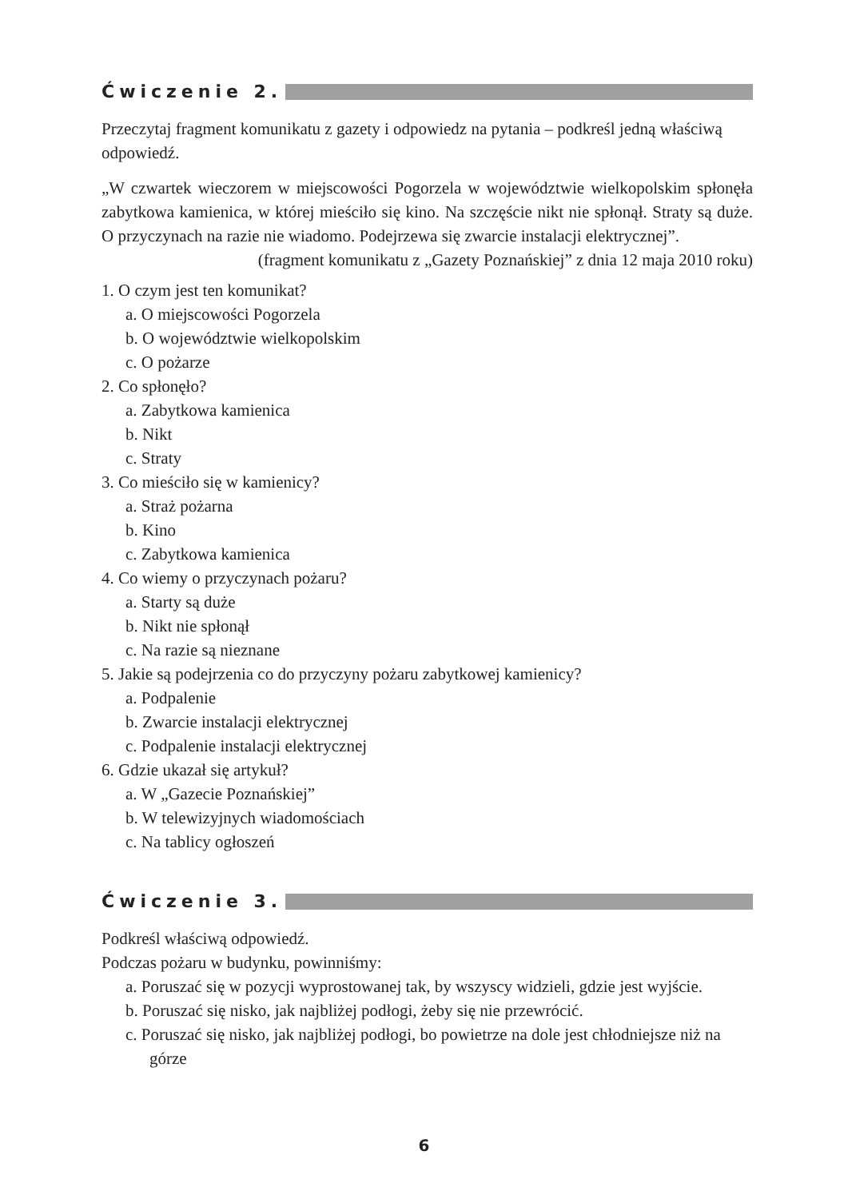Ćwiczenie 2.
Przeczytaj fragment komunikatu z gazety i odpowiedz na pytania – podkreśl jedną właściwą odpowiedź.
„W czwartek wieczorem w miejscowości Pogorzela w województwie wielkopolskim spłonęła zabytkowa kamienica, w której mieściło się kino. Na szczęście nikt nie spłonął. Straty są duże. O przyczynach na razie nie wiadomo. Podejrzewa się zwarcie instalacji elektrycznej”.
(fragment komunikatu z „Gazety Poznańskiej” z dnia 12 maja 2010 roku)
1. O czym jest ten komunikat?
a. O miejscowości Pogorzela
b. O województwie wielkopolskim
c. O pożarze
2. Co spłonęło?
a. Zabytkowa kamienica
b. Nikt
c. Straty
3. Co mieściło się w kamienicy?
a. Straż pożarna
b. Kino
c. Zabytkowa kamienica
4. Co wiemy o przyczynach pożaru?
a. Starty są duże
b. Nikt nie spłonął
c. Na razie są nieznane
5. Jakie są podejrzenia co do przyczyny pożaru zabytkowej kamienicy?
a. Podpalenie
b. Zwarcie instalacji elektrycznej
c. Podpalenie instalacji elektrycznej
6. Gdzie ukazał się artykuł?
a. W „Gazecie Poznańskiej”
b. W telewizyjnych wiadomościach
c. Na tablicy ogłoszeń
Ćwiczenie 3.
Podkreśl właściwą odpowiedź.
Podczas pożaru w budynku, powinniśmy:
a. Poruszać się w pozycji wyprostowanej tak, by wszyscy widzieli, gdzie jest wyjście.
b. Poruszać się nisko, jak najbliżej podłogi, żeby się nie przewrócić.
c. Poruszać się nisko, jak najbliżej podłogi, bo powietrze na dole jest chłodniejsze niż na górze
6